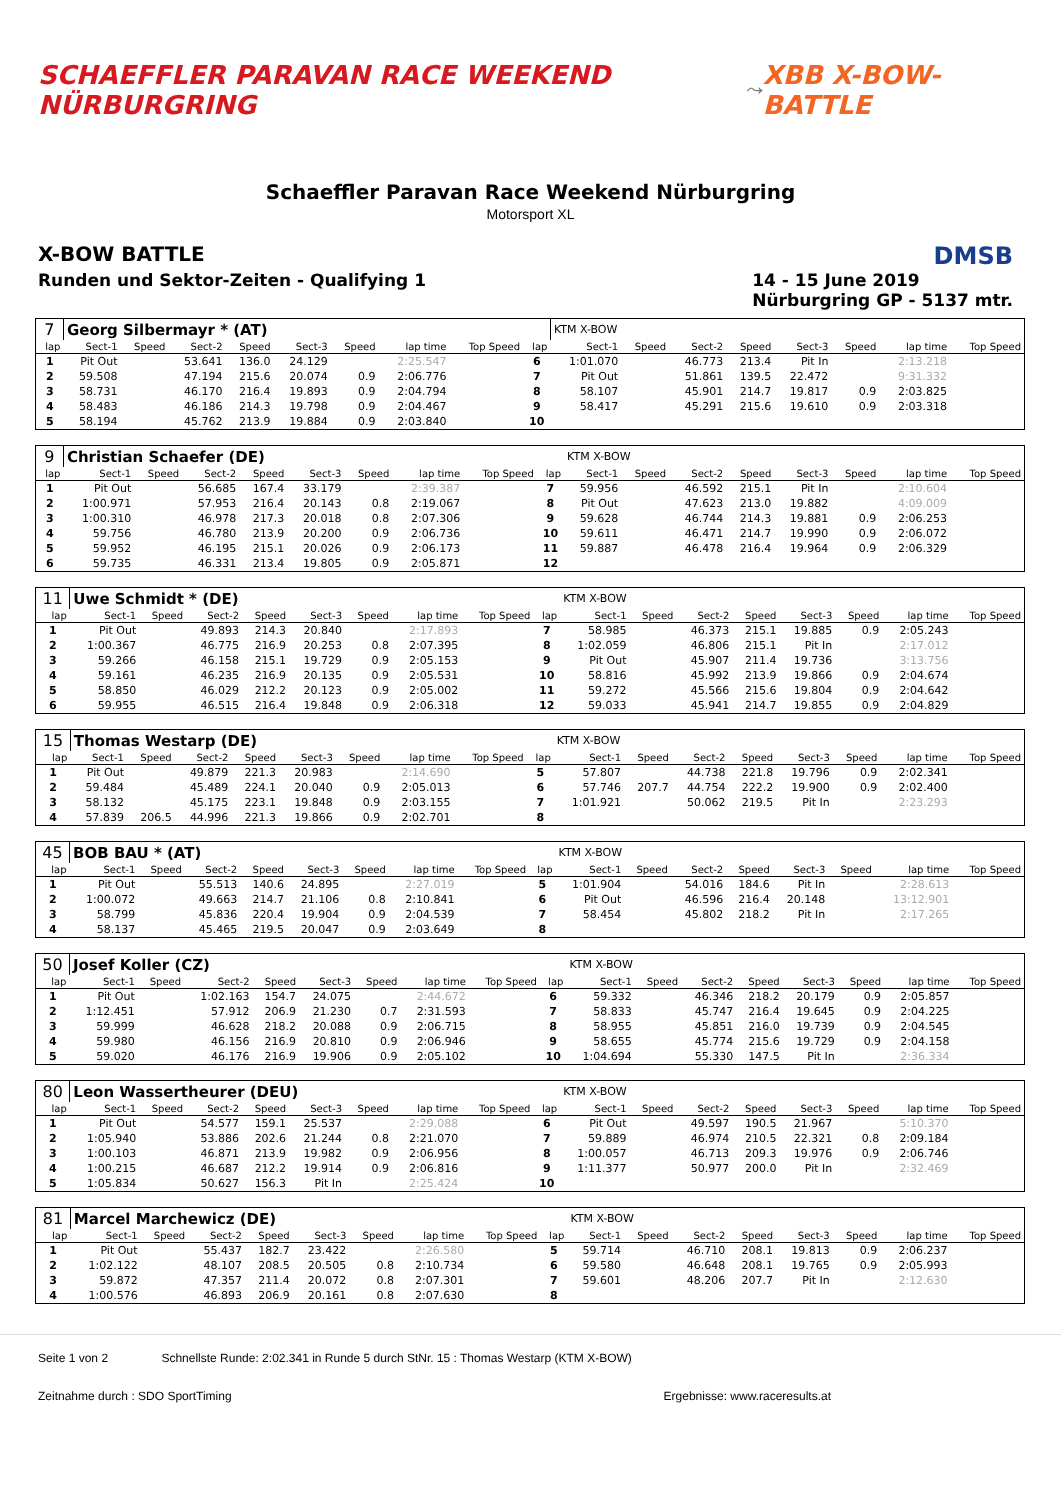SCHAEFFLER PARAVAN RACE WEEKEND NÜRBURGRING
⤳
XBB X-BOW-BATTLE
Schaeffler Paravan Race Weekend Nürburgring
Motorsport XL
X-BOW BATTLE DMSB
Runden und Sektor-Zeiten - Qualifying 1 14 - 15 June 2019
Nürburgring GP - 5137 mtr.
| 7 | Georg Silbermayr * (AT) | | | | | | | | | KTM X-BOW | | | | | | | |
| lap | Sect-1 | Speed | Sect-2 | Speed | Sect-3 | Speed | lap time | Top Speed | lap | Sect-1 | Speed | Sect-2 | Speed | Sect-3 | Speed | lap time | Top Speed |
| 1 | Pit Out | | 53.641 | 136.0 | 24.129 | | 2:25.547 | | 6 | 1:01.070 | | 46.773 | 213.4 | Pit In | | 2:13.218 | |
| 2 | 59.508 | | 47.194 | 215.6 | 20.074 | 0.9 | 2:06.776 | | 7 | Pit Out | | 51.861 | 139.5 | 22.472 | | 9:31.332 | |
| 3 | 58.731 | | 46.170 | 216.4 | 19.893 | 0.9 | 2:04.794 | | 8 | 58.107 | | 45.901 | 214.7 | 19.817 | 0.9 | 2:03.825 | |
| 4 | 58.483 | | 46.186 | 214.3 | 19.798 | 0.9 | 2:04.467 | | 9 | 58.417 | | 45.291 | 215.6 | 19.610 | 0.9 | 2:03.318 | |
| 5 | 58.194 | | 45.762 | 213.9 | 19.884 | 0.9 | 2:03.840 | | 10 | | | | | | | | |
| 9 | Christian Schaefer (DE) | | | | | | | | | KTM X-BOW | | | | | | | |
| lap | Sect-1 | Speed | Sect-2 | Speed | Sect-3 | Speed | lap time | Top Speed | lap | Sect-1 | Speed | Sect-2 | Speed | Sect-3 | Speed | lap time | Top Speed |
| 1 | Pit Out | | 56.685 | 167.4 | 33.179 | | 2:39.387 | | 7 | 59.956 | | 46.592 | 215.1 | Pit In | | 2:10.604 | |
| 2 | 1:00.971 | | 57.953 | 216.4 | 20.143 | 0.8 | 2:19.067 | | 8 | Pit Out | | 47.623 | 213.0 | 19.882 | | 4:09.009 | |
| 3 | 1:00.310 | | 46.978 | 217.3 | 20.018 | 0.8 | 2:07.306 | | 9 | 59.628 | | 46.744 | 214.3 | 19.881 | 0.9 | 2:06.253 | |
| 4 | 59.756 | | 46.780 | 213.9 | 20.200 | 0.9 | 2:06.736 | | 10 | 59.611 | | 46.471 | 214.7 | 19.990 | 0.9 | 2:06.072 | |
| 5 | 59.952 | | 46.195 | 215.1 | 20.026 | 0.9 | 2:06.173 | | 11 | 59.887 | | 46.478 | 216.4 | 19.964 | 0.9 | 2:06.329 | |
| 6 | 59.735 | | 46.331 | 213.4 | 19.805 | 0.9 | 2:05.871 | | 12 | | | | | | | | |
| 11 | Uwe Schmidt * (DE) | | | | | | | | | KTM X-BOW | | | | | | | |
| lap | Sect-1 | Speed | Sect-2 | Speed | Sect-3 | Speed | lap time | Top Speed | lap | Sect-1 | Speed | Sect-2 | Speed | Sect-3 | Speed | lap time | Top Speed |
| 1 | Pit Out | | 49.893 | 214.3 | 20.840 | | 2:17.893 | | 7 | 58.985 | | 46.373 | 215.1 | 19.885 | 0.9 | 2:05.243 | |
| 2 | 1:00.367 | | 46.775 | 216.9 | 20.253 | 0.8 | 2:07.395 | | 8 | 1:02.059 | | 46.806 | 215.1 | Pit In | | 2:17.012 | |
| 3 | 59.266 | | 46.158 | 215.1 | 19.729 | 0.9 | 2:05.153 | | 9 | Pit Out | | 45.907 | 211.4 | 19.736 | | 3:13.756 | |
| 4 | 59.161 | | 46.235 | 216.9 | 20.135 | 0.9 | 2:05.531 | | 10 | 58.816 | | 45.992 | 213.9 | 19.866 | 0.9 | 2:04.674 | |
| 5 | 58.850 | | 46.029 | 212.2 | 20.123 | 0.9 | 2:05.002 | | 11 | 59.272 | | 45.566 | 215.6 | 19.804 | 0.9 | 2:04.642 | |
| 6 | 59.955 | | 46.515 | 216.4 | 19.848 | 0.9 | 2:06.318 | | 12 | 59.033 | | 45.941 | 214.7 | 19.855 | 0.9 | 2:04.829 | |
| 15 | Thomas Westarp (DE) | | | | | | | | | KTM X-BOW | | | | | | | |
| lap | Sect-1 | Speed | Sect-2 | Speed | Sect-3 | Speed | lap time | Top Speed | lap | Sect-1 | Speed | Sect-2 | Speed | Sect-3 | Speed | lap time | Top Speed |
| 1 | Pit Out | | 49.879 | 221.3 | 20.983 | | 2:14.690 | | 5 | 57.807 | | 44.738 | 221.8 | 19.796 | 0.9 | 2:02.341 | |
| 2 | 59.484 | | 45.489 | 224.1 | 20.040 | 0.9 | 2:05.013 | | 6 | 57.746 | 207.7 | 44.754 | 222.2 | 19.900 | 0.9 | 2:02.400 | |
| 3 | 58.132 | | 45.175 | 223.1 | 19.848 | 0.9 | 2:03.155 | | 7 | 1:01.921 | | 50.062 | 219.5 | Pit In | | 2:23.293 | |
| 4 | 57.839 | 206.5 | 44.996 | 221.3 | 19.866 | 0.9 | 2:02.701 | | 8 | | | | | | | | |
| 45 | BOB BAU * (AT) | | | | | | | | | KTM X-BOW | | | | | | | |
| lap | Sect-1 | Speed | Sect-2 | Speed | Sect-3 | Speed | lap time | Top Speed | lap | Sect-1 | Speed | Sect-2 | Speed | Sect-3 | Speed | lap time | Top Speed |
| 1 | Pit Out | | 55.513 | 140.6 | 24.895 | | 2:27.019 | | 5 | 1:01.904 | | 54.016 | 184.6 | Pit In | | 2:28.613 | |
| 2 | 1:00.072 | | 49.663 | 214.7 | 21.106 | 0.8 | 2:10.841 | | 6 | Pit Out | | 46.596 | 216.4 | 20.148 | | 13:12.901 | |
| 3 | 58.799 | | 45.836 | 220.4 | 19.904 | 0.9 | 2:04.539 | | 7 | 58.454 | | 45.802 | 218.2 | Pit In | | 2:17.265 | |
| 4 | 58.137 | | 45.465 | 219.5 | 20.047 | 0.9 | 2:03.649 | | 8 | | | | | | | | |
| 50 | Josef Koller (CZ) | | | | | | | | | KTM X-BOW | | | | | | | |
| lap | Sect-1 | Speed | Sect-2 | Speed | Sect-3 | Speed | lap time | Top Speed | lap | Sect-1 | Speed | Sect-2 | Speed | Sect-3 | Speed | lap time | Top Speed |
| 1 | Pit Out | | 1:02.163 | 154.7 | 24.075 | | 2:44.672 | | 6 | 59.332 | | 46.346 | 218.2 | 20.179 | 0.9 | 2:05.857 | |
| 2 | 1:12.451 | | 57.912 | 206.9 | 21.230 | 0.7 | 2:31.593 | | 7 | 58.833 | | 45.747 | 216.4 | 19.645 | 0.9 | 2:04.225 | |
| 3 | 59.999 | | 46.628 | 218.2 | 20.088 | 0.9 | 2:06.715 | | 8 | 58.955 | | 45.851 | 216.0 | 19.739 | 0.9 | 2:04.545 | |
| 4 | 59.980 | | 46.156 | 216.9 | 20.810 | 0.9 | 2:06.946 | | 9 | 58.655 | | 45.774 | 215.6 | 19.729 | 0.9 | 2:04.158 | |
| 5 | 59.020 | | 46.176 | 216.9 | 19.906 | 0.9 | 2:05.102 | | 10 | 1:04.694 | | 55.330 | 147.5 | Pit In | | 2:36.334 | |
| 80 | Leon Wassertheurer (DEU) | | | | | | | | | KTM X-BOW | | | | | | | |
| lap | Sect-1 | Speed | Sect-2 | Speed | Sect-3 | Speed | lap time | Top Speed | lap | Sect-1 | Speed | Sect-2 | Speed | Sect-3 | Speed | lap time | Top Speed |
| 1 | Pit Out | | 54.577 | 159.1 | 25.537 | | 2:29.088 | | 6 | Pit Out | | 49.597 | 190.5 | 21.967 | | 5:10.370 | |
| 2 | 1:05.940 | | 53.886 | 202.6 | 21.244 | 0.8 | 2:21.070 | | 7 | 59.889 | | 46.974 | 210.5 | 22.321 | 0.8 | 2:09.184 | |
| 3 | 1:00.103 | | 46.871 | 213.9 | 19.982 | 0.9 | 2:06.956 | | 8 | 1:00.057 | | 46.713 | 209.3 | 19.976 | 0.9 | 2:06.746 | |
| 4 | 1:00.215 | | 46.687 | 212.2 | 19.914 | 0.9 | 2:06.816 | | 9 | 1:11.377 | | 50.977 | 200.0 | Pit In | | 2:32.469 | |
| 5 | 1:05.834 | | 50.627 | 156.3 | Pit In | | 2:25.424 | | 10 | | | | | | | | |
| 81 | Marcel Marchewicz (DE) | | | | | | | | | KTM X-BOW | | | | | | | |
| lap | Sect-1 | Speed | Sect-2 | Speed | Sect-3 | Speed | lap time | Top Speed | lap | Sect-1 | Speed | Sect-2 | Speed | Sect-3 | Speed | lap time | Top Speed |
| 1 | Pit Out | | 55.437 | 182.7 | 23.422 | | 2:26.580 | | 5 | 59.714 | | 46.710 | 208.1 | 19.813 | 0.9 | 2:06.237 | |
| 2 | 1:02.122 | | 48.107 | 208.5 | 20.505 | 0.8 | 2:10.734 | | 6 | 59.580 | | 46.648 | 208.1 | 19.765 | 0.9 | 2:05.993 | |
| 3 | 59.872 | | 47.357 | 211.4 | 20.072 | 0.8 | 2:07.301 | | 7 | 59.601 | | 48.206 | 207.7 | Pit In | | 2:12.630 | |
| 4 | 1:00.576 | | 46.893 | 206.9 | 20.161 | 0.8 | 2:07.630 | | 8 | | | | | | | | |
Seite 1 von 2 Schnellste Runde: 2:02.341 in Runde 5 durch StNr. 15 : Thomas Westarp (KTM X-BOW)
Zeitnahme durch : SDO SportTiming Ergebnisse: www.raceresults.at